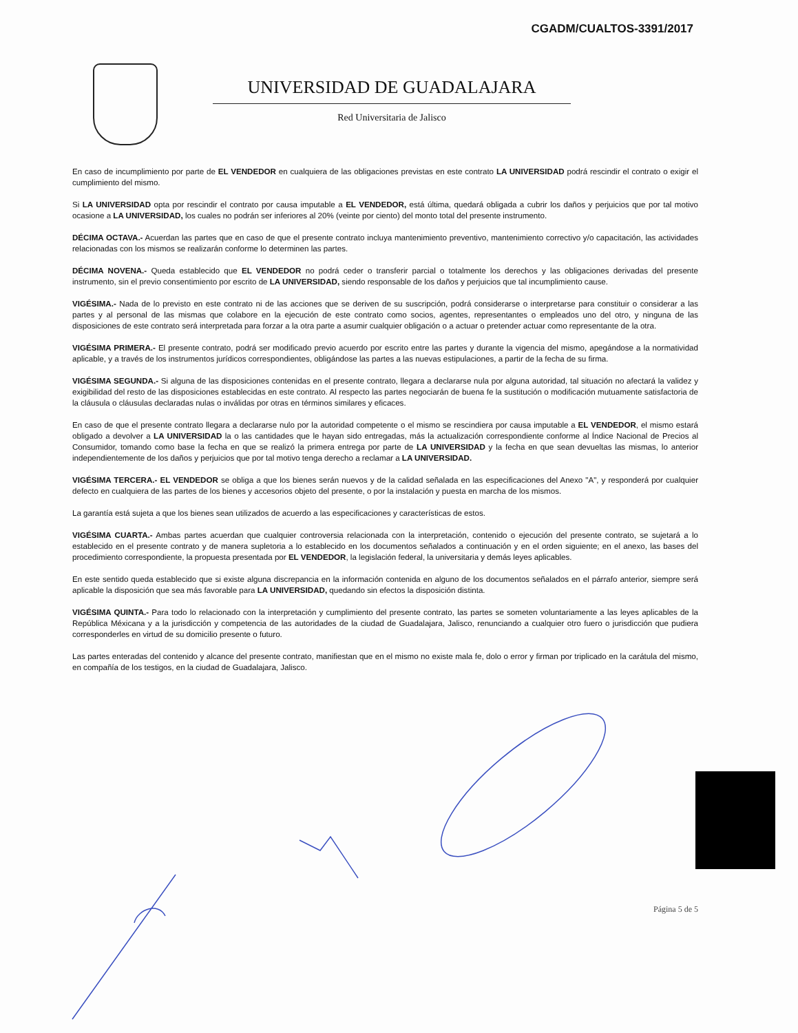CGADM/CUALTOS-3391/2017
UNIVERSIDAD DE GUADALAJARA
Red Universitaria de Jalisco
En caso de incumplimiento por parte de EL VENDEDOR en cualquiera de las obligaciones previstas en este contrato LA UNIVERSIDAD podrá rescindir el contrato o exigir el cumplimiento del mismo.
Si LA UNIVERSIDAD opta por rescindir el contrato por causa imputable a EL VENDEDOR, está última, quedará obligada a cubrir los daños y perjuicios que por tal motivo ocasione a LA UNIVERSIDAD, los cuales no podrán ser inferiores al 20% (veinte por ciento) del monto total del presente instrumento.
DÉCIMA OCTAVA.- Acuerdan las partes que en caso de que el presente contrato incluya mantenimiento preventivo, mantenimiento correctivo y/o capacitación, las actividades relacionadas con los mismos se realizarán conforme lo determinen las partes.
DÉCIMA NOVENA.- Queda establecido que EL VENDEDOR no podrá ceder o transferir parcial o totalmente los derechos y las obligaciones derivadas del presente instrumento, sin el previo consentimiento por escrito de LA UNIVERSIDAD, siendo responsable de los daños y perjuicios que tal incumplimiento cause.
VIGÉSIMA.- Nada de lo previsto en este contrato ni de las acciones que se deriven de su suscripción, podrá considerarse o interpretarse para constituir o considerar a las partes y al personal de las mismas que colabore en la ejecución de este contrato como socios, agentes, representantes o empleados uno del otro, y ninguna de las disposiciones de este contrato será interpretada para forzar a la otra parte a asumir cualquier obligación o a actuar o pretender actuar como representante de la otra.
VIGÉSIMA PRIMERA.- El presente contrato, podrá ser modificado previo acuerdo por escrito entre las partes y durante la vigencia del mismo, apegándose a la normatividad aplicable, y a través de los instrumentos jurídicos correspondientes, obligándose las partes a las nuevas estipulaciones, a partir de la fecha de su firma.
VIGÉSIMA SEGUNDA.- Si alguna de las disposiciones contenidas en el presente contrato, llegara a declararse nula por alguna autoridad, tal situación no afectará la validez y exigibilidad del resto de las disposiciones establecidas en este contrato. Al respecto las partes negociarán de buena fe la sustitución o modificación mutuamente satisfactoria de la cláusula o cláusulas declaradas nulas o inválidas por otras en términos similares y eficaces.
En caso de que el presente contrato llegara a declararse nulo por la autoridad competente o el mismo se rescindiera por causa imputable a EL VENDEDOR, el mismo estará obligado a devolver a LA UNIVERSIDAD la o las cantidades que le hayan sido entregadas, más la actualización correspondiente conforme al Índice Nacional de Precios al Consumidor, tomando como base la fecha en que se realizó la primera entrega por parte de LA UNIVERSIDAD y la fecha en que sean devueltas las mismas, lo anterior independientemente de los daños y perjuicios que por tal motivo tenga derecho a reclamar a LA UNIVERSIDAD.
VIGÉSIMA TERCERA.- EL VENDEDOR se obliga a que los bienes serán nuevos y de la calidad señalada en las especificaciones del Anexo "A", y responderá por cualquier defecto en cualquiera de las partes de los bienes y accesorios objeto del presente, o por la instalación y puesta en marcha de los mismos.
La garantía está sujeta a que los bienes sean utilizados de acuerdo a las especificaciones y características de estos.
VIGÉSIMA CUARTA.- Ambas partes acuerdan que cualquier controversia relacionada con la interpretación, contenido o ejecución del presente contrato, se sujetará a lo establecido en el presente contrato y de manera supletoria a lo establecido en los documentos señalados a continuación y en el orden siguiente; en el anexo, las bases del procedimiento correspondiente, la propuesta presentada por EL VENDEDOR, la legislación federal, la universitaria y demás leyes aplicables.
En este sentido queda establecido que si existe alguna discrepancia en la información contenida en alguno de los documentos señalados en el párrafo anterior, siempre será aplicable la disposición que sea más favorable para LA UNIVERSIDAD, quedando sin efectos la disposición distinta.
VIGÉSIMA QUINTA.- Para todo lo relacionado con la interpretación y cumplimiento del presente contrato, las partes se someten voluntariamente a las leyes aplicables de la República Méxicana y a la jurisdicción y competencia de las autoridades de la ciudad de Guadalajara, Jalisco, renunciando a cualquier otro fuero o jurisdicción que pudiera corresponderles en virtud de su domicilio presente o futuro.
Las partes enteradas del contenido y alcance del presente contrato, manifiestan que en el mismo no existe mala fe, dolo o error y firman por triplicado en la carátula del mismo, en compañía de los testigos, en la ciudad de Guadalajara, Jalisco.
Página 5 de 5